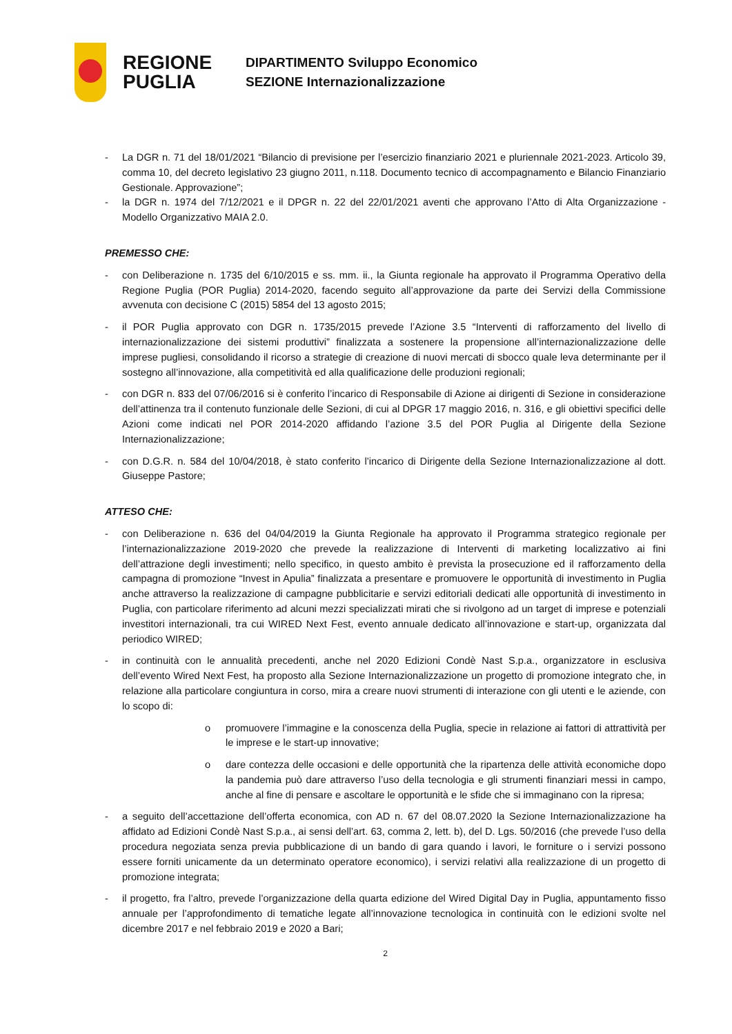REGIONE
PUGLIA
DIPARTIMENTO Sviluppo Economico
SEZIONE Internazionalizzazione
- La DGR n. 71 del 18/01/2021 “Bilancio di previsione per l’esercizio finanziario 2021 e pluriennale 2021-2023. Articolo 39, comma 10, del decreto legislativo 23 giugno 2011, n.118. Documento tecnico di accompagnamento e Bilancio Finanziario Gestionale. Approvazione”;
- la DGR n. 1974 del 7/12/2021 e il DPGR n. 22 del 22/01/2021 aventi che approvano l’Atto di Alta Organizzazione - Modello Organizzativo MAIA 2.0.
PREMESSO CHE:
- con Deliberazione n. 1735 del 6/10/2015 e ss. mm. ii., la Giunta regionale ha approvato il Programma Operativo della Regione Puglia (POR Puglia) 2014-2020, facendo seguito all’approvazione da parte dei Servizi della Commissione avvenuta con decisione C (2015) 5854 del 13 agosto 2015;
- il POR Puglia approvato con DGR n. 1735/2015 prevede l’Azione 3.5 “Interventi di rafforzamento del livello di internazionalizzazione dei sistemi produttivi” finalizzata a sostenere la propensione all’internazionalizzazione delle imprese pugliesi, consolidando il ricorso a strategie di creazione di nuovi mercati di sbocco quale leva determinante per il sostegno all’innovazione, alla competitività ed alla qualificazione delle produzioni regionali;
- con DGR n. 833 del 07/06/2016 si è conferito l’incarico di Responsabile di Azione ai dirigenti di Sezione in considerazione dell’attinenza tra il contenuto funzionale delle Sezioni, di cui al DPGR 17 maggio 2016, n. 316, e gli obiettivi specifici delle Azioni come indicati nel POR 2014-2020 affidando l’azione 3.5 del POR Puglia al Dirigente della Sezione Internazionalizzazione;
- con D.G.R. n. 584 del 10/04/2018, è stato conferito l’incarico di Dirigente della Sezione Internazionalizzazione al dott. Giuseppe Pastore;
ATTESO CHE:
- con Deliberazione n. 636 del 04/04/2019 la Giunta Regionale ha approvato il Programma strategico regionale per l’internazionalizzazione 2019-2020 che prevede la realizzazione di Interventi di marketing localizzativo ai fini dell’attrazione degli investimenti; nello specifico, in questo ambito è prevista la prosecuzione ed il rafforzamento della campagna di promozione “Invest in Apulia” finalizzata a presentare e promuovere le opportunità di investimento in Puglia anche attraverso la realizzazione di campagne pubblicitarie e servizi editoriali dedicati alle opportunità di investimento in Puglia, con particolare riferimento ad alcuni mezzi specializzati mirati che si rivolgono ad un target di imprese e potenziali investitori internazionali, tra cui WIRED Next Fest, evento annuale dedicato all’innovazione e start-up, organizzata dal periodico WIRED;
- in continuità con le annualità precedenti, anche nel 2020 Edizioni Condè Nast S.p.a., organizzatore in esclusiva dell’evento Wired Next Fest, ha proposto alla Sezione Internazionalizzazione un progetto di promozione integrato che, in relazione alla particolare congiuntura in corso, mira a creare nuovi strumenti di interazione con gli utenti e le aziende, con lo scopo di:
o promuovere l’immagine e la conoscenza della Puglia, specie in relazione ai fattori di attrattività per le imprese e le start-up innovative;
o dare contezza delle occasioni e delle opportunità che la ripartenza delle attività economiche dopo la pandemia può dare attraverso l’uso della tecnologia e gli strumenti finanziari messi in campo, anche al fine di pensare e ascoltare le opportunità e le sfide che si immaginano con la ripresa;
- a seguito dell’accettazione dell’offerta economica, con AD n. 67 del 08.07.2020 la Sezione Internazionalizzazione ha affidato ad Edizioni Condè Nast S.p.a., ai sensi dell’art. 63, comma 2, lett. b), del D. Lgs. 50/2016 (che prevede l’uso della procedura negoziata senza previa pubblicazione di un bando di gara quando i lavori, le forniture o i servizi possono essere forniti unicamente da un determinato operatore economico), i servizi relativi alla realizzazione di un progetto di promozione integrata;
- il progetto, fra l’altro, prevede l’organizzazione della quarta edizione del Wired Digital Day in Puglia, appuntamento fisso annuale per l’approfondimento di tematiche legate all’innovazione tecnologica in continuità con le edizioni svolte nel dicembre 2017 e nel febbraio 2019 e 2020 a Bari;
2